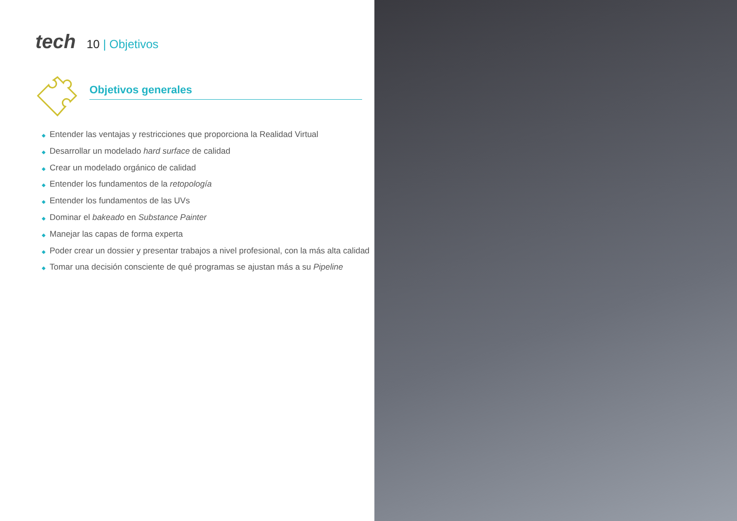tech 10 | Objetivos
Objetivos generales
◆ Entender las ventajas y restricciones que proporciona la Realidad Virtual
◆ Desarrollar un modelado hard surface de calidad
◆ Crear un modelado orgánico de calidad
◆ Entender los fundamentos de la retopología
◆ Entender los fundamentos de las UVs
◆ Dominar el bakeado en Substance Painter
◆ Manejar las capas de forma experta
◆ Poder crear un dossier y presentar trabajos a nivel profesional, con la más alta calidad
◆ Tomar una decisión consciente de qué programas se ajustan más a su Pipeline